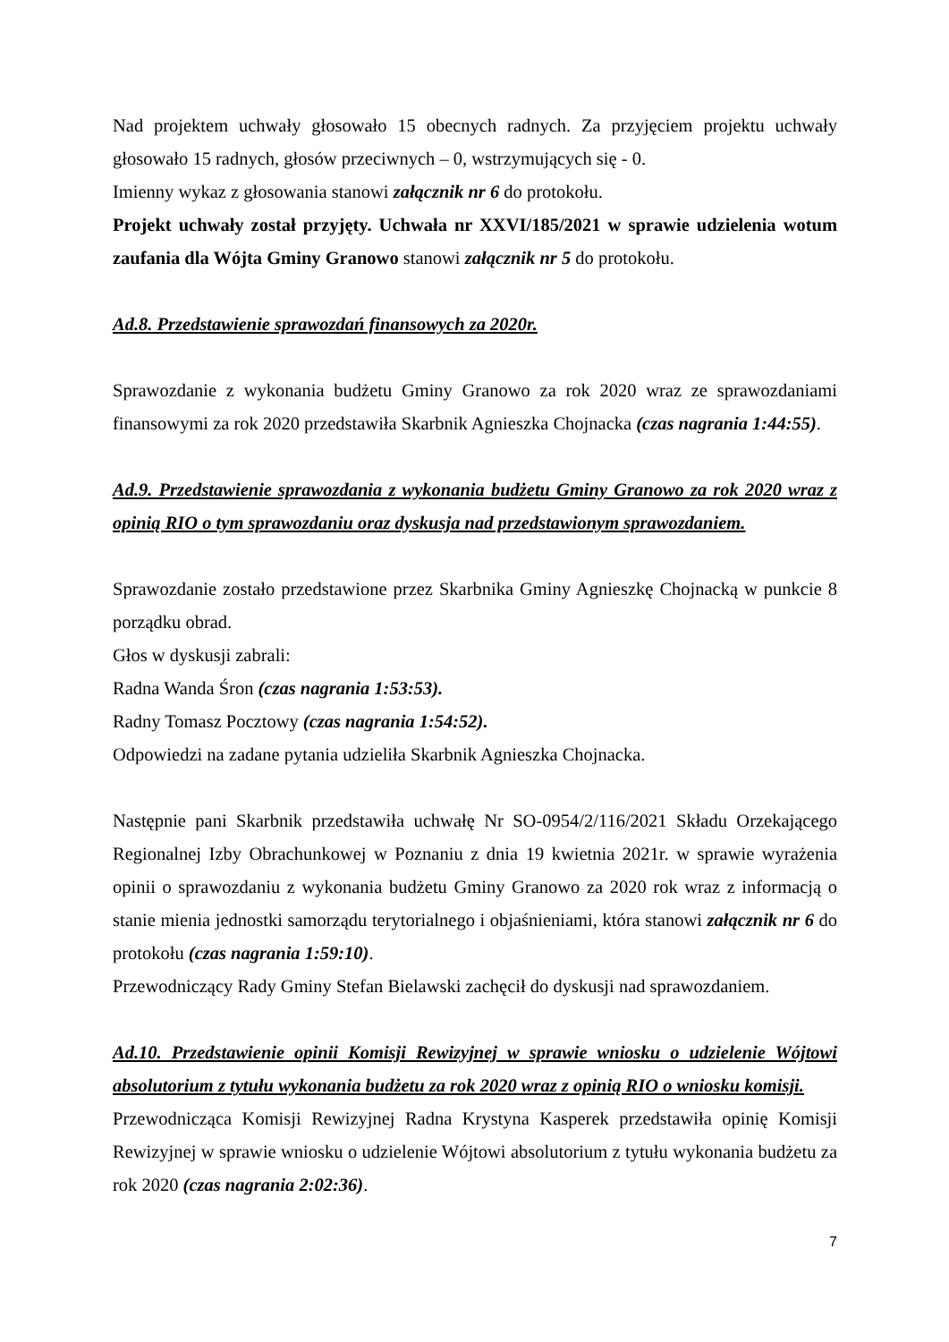Nad projektem uchwały głosowało 15 obecnych radnych. Za przyjęciem projektu uchwały głosowało 15 radnych, głosów przeciwnych – 0, wstrzymujących się - 0.
Imienny wykaz z głosowania stanowi załącznik nr 6 do protokołu.
Projekt uchwały został przyjęty. Uchwała nr XXVI/185/2021 w sprawie udzielenia wotum zaufania dla Wójta Gminy Granowo stanowi załącznik nr 5 do protokołu.
Ad.8. Przedstawienie sprawozdań finansowych za 2020r.
Sprawozdanie z wykonania budżetu Gminy Granowo za rok 2020 wraz ze sprawozdaniami finansowymi za rok 2020 przedstawiła Skarbnik Agnieszka Chojnacka (czas nagrania 1:44:55).
Ad.9. Przedstawienie sprawozdania z wykonania budżetu Gminy Granowo za rok 2020 wraz z opinią RIO o tym sprawozdaniu oraz dyskusja nad przedstawionym sprawozdaniem.
Sprawozdanie zostało przedstawione przez Skarbnika Gminy Agnieszkę Chojnacką w punkcie 8 porządku obrad.
Głos w dyskusji zabrali:
Radna Wanda Śron (czas nagrania 1:53:53).
Radny Tomasz Pocztowy (czas nagrania 1:54:52).
Odpowiedzi na zadane pytania udzieliła Skarbnik Agnieszka Chojnacka.
Następnie pani Skarbnik przedstawiła uchwałę Nr SO-0954/2/116/2021 Składu Orzekającego Regionalnej Izby Obrachunkowej w Poznaniu z dnia 19 kwietnia 2021r. w sprawie wyrażenia opinii o sprawozdaniu z wykonania budżetu Gminy Granowo za 2020 rok wraz z informacją o stanie mienia jednostki samorządu terytorialnego i objaśnieniami, która stanowi załącznik nr 6 do protokołu (czas nagrania 1:59:10).
Przewodniczący Rady Gminy Stefan Bielawski zachęcił do dyskusji nad sprawozdaniem.
Ad.10. Przedstawienie opinii Komisji Rewizyjnej w sprawie wniosku o udzielenie Wójtowi absolutorium z tytułu wykonania budżetu za rok 2020 wraz z opinią RIO o wniosku komisji.
Przewodnicząca Komisji Rewizyjnej Radna Krystyna Kasperek przedstawiła opinię Komisji Rewizyjnej w sprawie wniosku o udzielenie Wójtowi absolutorium z tytułu wykonania budżetu za rok 2020 (czas nagrania 2:02:36).
7